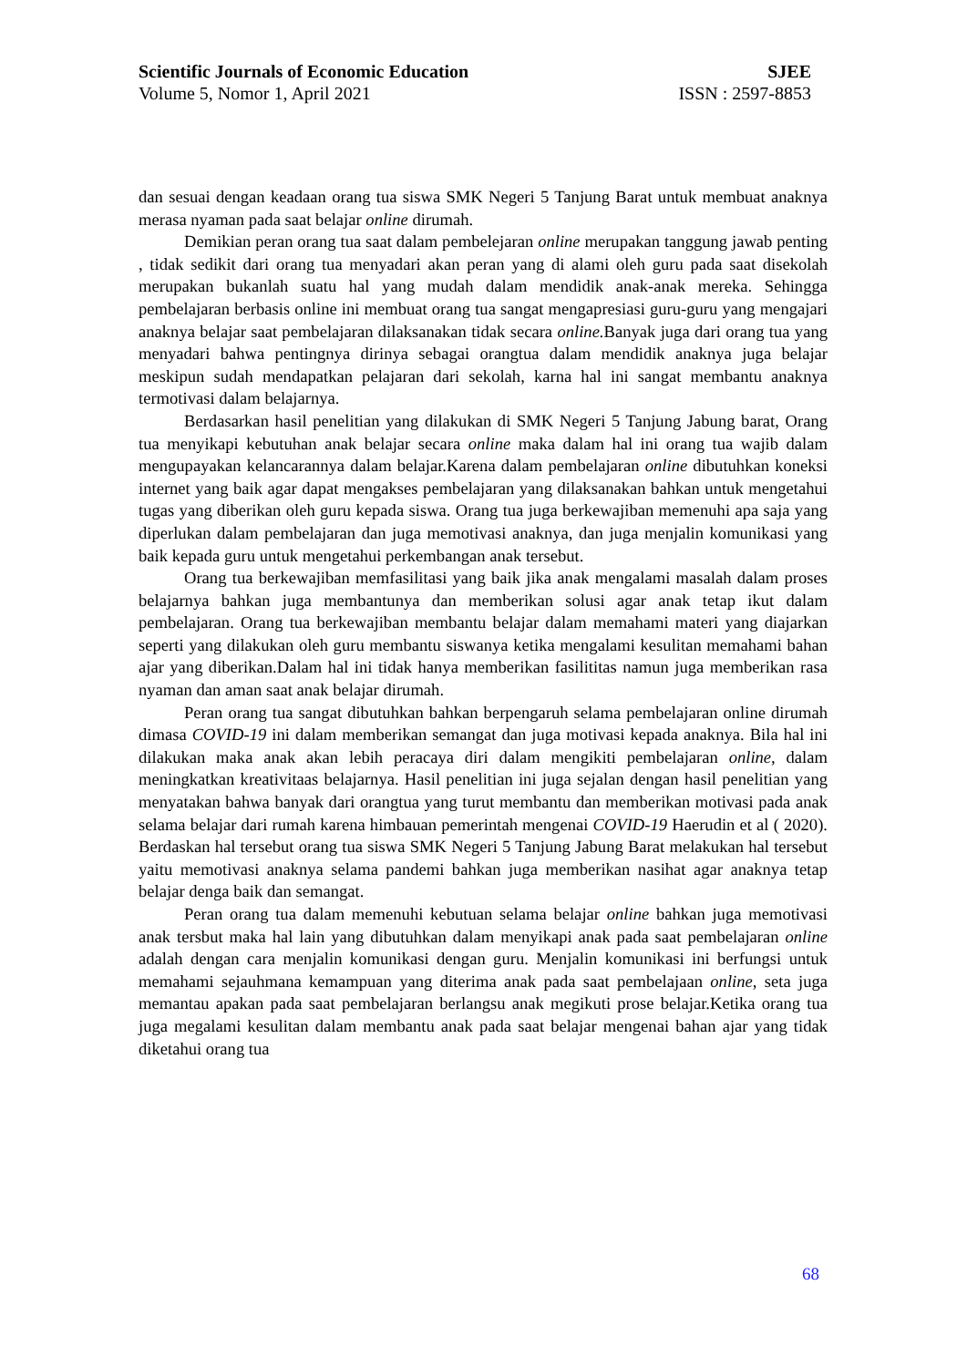Scientific Journals of Economic Education SJEE
Volume 5, Nomor 1, April 2021 ISSN : 2597-8853
dan sesuai dengan keadaan orang tua siswa SMK Negeri 5 Tanjung Barat untuk membuat anaknya merasa nyaman pada saat belajar online dirumah.
Demikian peran orang tua saat dalam pembelejaran online merupakan tanggung jawab penting , tidak sedikit dari orang tua menyadari akan peran yang di alami oleh guru pada saat disekolah merupakan bukanlah suatu hal yang mudah dalam mendidik anak-anak mereka. Sehingga pembelajaran berbasis online ini membuat orang tua sangat mengapresiasi guru-guru yang mengajari anaknya belajar saat pembelajaran dilaksanakan tidak secara online. Banyak juga dari orang tua yang menyadari bahwa pentingnya dirinya sebagai orangtua dalam mendidik anaknya juga belajar meskipun sudah mendapatkan pelajaran dari sekolah, karna hal ini sangat membantu anaknya termotivasi dalam belajarnya.
Berdasarkan hasil penelitian yang dilakukan di SMK Negeri 5 Tanjung Jabung barat, Orang tua menyikapi kebutuhan anak belajar secara online maka dalam hal ini orang tua wajib dalam mengupayakan kelancarannya dalam belajar.Karena dalam pembelajaran online dibutuhkan koneksi internet yang baik agar dapat mengakses pembelajaran yang dilaksanakan bahkan untuk mengetahui tugas yang diberikan oleh guru kepada siswa. Orang tua juga berkewajiban memenuhi apa saja yang diperlukan dalam pembelajaran dan juga memotivasi anaknya, dan juga menjalin komunikasi yang baik kepada guru untuk mengetahui perkembangan anak tersebut.
Orang tua berkewajiban memfasilitasi yang baik jika anak mengalami masalah dalam proses belajarnya bahkan juga membantunya dan memberikan solusi agar anak tetap ikut dalam pembelajaran. Orang tua berkewajiban membantu belajar dalam memahami materi yang diajarkan seperti yang dilakukan oleh guru membantu siswanya ketika mengalami kesulitan memahami bahan ajar yang diberikan.Dalam hal ini tidak hanya memberikan fasilititas namun juga memberikan rasa nyaman dan aman saat anak belajar dirumah.
Peran orang tua sangat dibutuhkan bahkan berpengaruh selama pembelajaran online dirumah dimasa COVID-19 ini dalam memberikan semangat dan juga motivasi kepada anaknya. Bila hal ini dilakukan maka anak akan lebih peracaya diri dalam mengikiti pembelajaran online, dalam meningkatkan kreativitaas belajarnya. Hasil penelitian ini juga sejalan dengan hasil penelitian yang menyatakan bahwa banyak dari orangtua yang turut membantu dan memberikan motivasi pada anak selama belajar dari rumah karena himbauan pemerintah mengenai COVID-19 Haerudin et al ( 2020). Berdaskan hal tersebut orang tua siswa SMK Negeri 5 Tanjung Jabung Barat melakukan hal tersebut yaitu memotivasi anaknya selama pandemi bahkan juga memberikan nasihat agar anaknya tetap belajar denga baik dan semangat.
Peran orang tua dalam memenuhi kebutuan selama belajar online bahkan juga memotivasi anak tersbut maka hal lain yang dibutuhkan dalam menyikapi anak pada saat pembelajaran online adalah dengan cara menjalin komunikasi dengan guru. Menjalin komunikasi ini berfungsi untuk memahami sejauhmana kemampuan yang diterima anak pada saat pembelajaan online, seta juga memantau apakan pada saat pembelajaran berlangsu anak megikuti prose belajar.Ketika orang tua juga megalami kesulitan dalam membantu anak pada saat belajar mengenai bahan ajar yang tidak diketahui orang tua
68